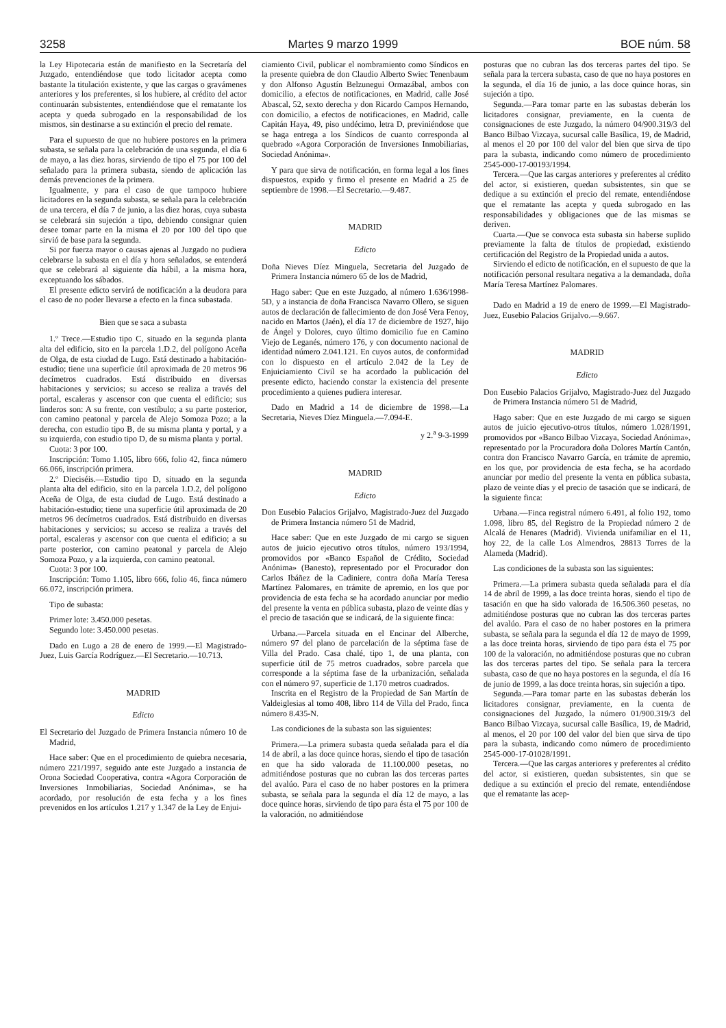3258 Martes 9 marzo 1999 BOE núm. 58
la Ley Hipotecaria están de manifiesto en la Secretaría del Juzgado, entendiéndose que todo licitador acepta como bastante la titulación existente, y que las cargas o gravámenes anteriores y los preferentes, si los hubiere, al crédito del actor continuarán subsistentes, entendiéndose que el rematante los acepta y queda subrogado en la responsabilidad de los mismos, sin destinarse a su extinción el precio del remate.
Para el supuesto de que no hubiere postores en la primera subasta, se señala para la celebración de una segunda, el día 6 de mayo, a las diez horas, sirviendo de tipo el 75 por 100 del señalado para la primera subasta, siendo de aplicación las demás prevenciones de la primera.
Igualmente, y para el caso de que tampoco hubiere licitadores en la segunda subasta, se señala para la celebración de una tercera, el día 7 de junio, a las diez horas, cuya subasta se celebrará sin sujeción a tipo, debiendo consignar quien desee tomar parte en la misma el 20 por 100 del tipo que sirvió de base para la segunda.
Si por fuerza mayor o causas ajenas al Juzgado no pudiera celebrarse la subasta en el día y hora señalados, se entenderá que se celebrará al siguiente día hábil, a la misma hora, exceptuando los sábados.
El presente edicto servirá de notificación a la deudora para el caso de no poder llevarse a efecto en la finca subastada.
Bien que se saca a subasta
1.º Trece.—Estudio tipo C, situado en la segunda planta alta del edificio, sito en la parcela 1.D.2, del polígono Aceña de Olga, de esta ciudad de Lugo. Está destinado a habitación-estudio; tiene una superficie útil aproximada de 20 metros 96 decímetros cuadrados. Está distribuido en diversas habitaciones y servicios; su acceso se realiza a través del portal, escaleras y ascensor con que cuenta el edificio; sus linderos son: A su frente, con vestíbulo; a su parte posterior, con camino peatonal y parcela de Alejo Somoza Pozo; a la derecha, con estudio tipo B, de su misma planta y portal, y a su izquierda, con estudio tipo D, de su misma planta y portal.
Cuota: 3 por 100.
Inscripción: Tomo 1.105, libro 666, folio 42, finca número 66.066, inscripción primera.
2.º Dieciséis.—Estudio tipo D, situado en la segunda planta alta del edificio, sito en la parcela 1.D.2, del polígono Aceña de Olga, de esta ciudad de Lugo. Está destinado a habitación-estudio; tiene una superficie útil aproximada de 20 metros 96 decímetros cuadrados. Está distribuido en diversas habitaciones y servicios; su acceso se realiza a través del portal, escaleras y ascensor con que cuenta el edificio; a su parte posterior, con camino peatonal y parcela de Alejo Somoza Pozo, y a la izquierda, con camino peatonal.
Cuota: 3 por 100.
Inscripción: Tomo 1.105, libro 666, folio 46, finca número 66.072, inscripción primera.
Tipo de subasta:
Primer lote: 3.450.000 pesetas.
Segundo lote: 3.450.000 pesetas.
Dado en Lugo a 28 de enero de 1999.—El Magistrado-Juez, Luis García Rodríguez.—El Secretario.—10.713.
MADRID
Edicto
El Secretario del Juzgado de Primera Instancia número 10 de Madrid,
Hace saber: Que en el procedimiento de quiebra necesaria, número 221/1997, seguido ante este Juzgado a instancia de Orona Sociedad Cooperativa, contra «Agora Corporación de Inversiones Inmobiliarias, Sociedad Anónima», se ha acordado, por resolución de esta fecha y a los fines prevenidos en los artículos 1.217 y 1.347 de la Ley de Enjui-
ciamiento Civil, publicar el nombramiento como Síndicos en la presente quiebra de don Claudio Alberto Swiec Tenenbaum y don Alfonso Agustín Belzunegui Ormazábal, ambos con domicilio, a efectos de notificaciones, en Madrid, calle José Abascal, 52, sexto derecha y don Ricardo Campos Hernando, con domicilio, a efectos de notificaciones, en Madrid, calle Capitán Haya, 49, piso undécimo, letra D, previniéndose que se haga entrega a los Síndicos de cuanto corresponda al quebrado «Agora Corporación de Inversiones Inmobiliarias, Sociedad Anónima».
Y para que sirva de notificación, en forma legal a los fines dispuestos, expido y firmo el presente en Madrid a 25 de septiembre de 1998.—El Secretario.—9.487.
MADRID
Edicto
Doña Nieves Díez Minguela, Secretaria del Juzgado de Primera Instancia número 65 de los de Madrid,
Hago saber: Que en este Juzgado, al número 1.636/1998-5D, y a instancia de doña Francisca Navarro Ollero, se siguen autos de declaración de fallecimiento de don José Vera Fenoy, nacido en Martos (Jaén), el día 17 de diciembre de 1927, hijo de Ángel y Dolores, cuyo último domicilio fue en Camino Viejo de Leganés, número 176, y con documento nacional de identidad número 2.041.121. En cuyos autos, de conformidad con lo dispuesto en el artículo 2.042 de la Ley de Enjuiciamiento Civil se ha acordado la publicación del presente edicto, haciendo constar la existencia del presente procedimiento a quienes pudiera interesar.
Dado en Madrid a 14 de diciembre de 1998.—La Secretaria, Nieves Díez Minguela.—7.094-E.
y 2.<sup>a</sup> 9-3-1999
MADRID
Edicto
Don Eusebio Palacios Grijalvo, Magistrado-Juez del Juzgado de Primera Instancia número 51 de Madrid,
Hace saber: Que en este Juzgado de mi cargo se siguen autos de juicio ejecutivo otros títulos, número 193/1994, promovidos por «Banco Español de Crédito, Sociedad Anónima» (Banesto), representado por el Procurador don Carlos Ibáñez de la Cadiniere, contra doña María Teresa Martínez Palomares, en trámite de apremio, en los que por providencia de esta fecha se ha acordado anunciar por medio del presente la venta en pública subasta, plazo de veinte días y el precio de tasación que se indicará, de la siguiente finca:
Urbana.—Parcela situada en el Encinar del Alberche, número 97 del plano de parcelación de la séptima fase de Villa del Prado. Casa chalé, tipo 1, de una planta, con superficie útil de 75 metros cuadrados, sobre parcela que corresponde a la séptima fase de la urbanización, señalada con el número 97, superficie de 1.170 metros cuadrados.
Inscrita en el Registro de la Propiedad de San Martín de Valdeiglesias al tomo 408, libro 114 de Villa del Prado, finca número 8.435-N.
Las condiciones de la subasta son las siguientes:
Primera.—La primera subasta queda señalada para el día 14 de abril, a las doce quince horas, siendo el tipo de tasación en que ha sido valorada de 11.100.000 pesetas, no admitiéndose posturas que no cubran las dos terceras partes del avalúo. Para el caso de no haber postores en la primera subasta, se señala para la segunda el día 12 de mayo, a las doce quince horas, sirviendo de tipo para ésta el 75 por 100 de la valoración, no admitiéndose
posturas que no cubran las dos terceras partes del tipo. Se señala para la tercera subasta, caso de que no haya postores en la segunda, el día 16 de junio, a las doce quince horas, sin sujeción a tipo.
Segunda.—Para tomar parte en las subastas deberán los licitadores consignar, previamente, en la cuenta de consignaciones de este Juzgado, la número 04/900.319/3 del Banco Bilbao Vizcaya, sucursal calle Basílica, 19, de Madrid, al menos el 20 por 100 del valor del bien que sirva de tipo para la subasta, indicando como número de procedimiento 2545-000-17-00193/1994.
Tercera.—Que las cargas anteriores y preferentes al crédito del actor, si existieren, quedan subsistentes, sin que se dedique a su extinción el precio del remate, entendiéndose que el rematante las acepta y queda subrogado en las responsabilidades y obligaciones que de las mismas se deriven.
Cuarta.—Que se convoca esta subasta sin haberse suplido previamente la falta de títulos de propiedad, existiendo certificación del Registro de la Propiedad unida a autos.
Sirviendo el edicto de notificación, en el supuesto de que la notificación personal resultara negativa a la demandada, doña María Teresa Martínez Palomares.
Dado en Madrid a 19 de enero de 1999.—El Magistrado-Juez, Eusebio Palacios Grijalvo.—9.667.
MADRID
Edicto
Don Eusebio Palacios Grijalvo, Magistrado-Juez del Juzgado de Primera Instancia número 51 de Madrid,
Hago saber: Que en este Juzgado de mi cargo se siguen autos de juicio ejecutivo-otros títulos, número 1.028/1991, promovidos por «Banco Bilbao Vizcaya, Sociedad Anónima», representado por la Procuradora doña Dolores Martín Cantón, contra don Francisco Navarro García, en trámite de apremio, en los que, por providencia de esta fecha, se ha acordado anunciar por medio del presente la venta en pública subasta, plazo de veinte días y el precio de tasación que se indicará, de la siguiente finca:
Urbana.—Finca registral número 6.491, al folio 192, tomo 1.098, libro 85, del Registro de la Propiedad número 2 de Alcalá de Henares (Madrid). Vivienda unifamiliar en el 11, hoy 22, de la calle Los Almendros, 28813 Torres de la Alameda (Madrid).
Las condiciones de la subasta son las siguientes:
Primera.—La primera subasta queda señalada para el día 14 de abril de 1999, a las doce treinta horas, siendo el tipo de tasación en que ha sido valorada de 16.506.360 pesetas, no admitiéndose posturas que no cubran las dos terceras partes del avalúo. Para el caso de no haber postores en la primera subasta, se señala para la segunda el día 12 de mayo de 1999, a las doce treinta horas, sirviendo de tipo para ésta el 75 por 100 de la valoración, no admitiéndose posturas que no cubran las dos terceras partes del tipo. Se señala para la tercera subasta, caso de que no haya postores en la segunda, el día 16 de junio de 1999, a las doce treinta horas, sin sujeción a tipo.
Segunda.—Para tomar parte en las subastas deberán los licitadores consignar, previamente, en la cuenta de consignaciones del Juzgado, la número 01/900.319/3 del Banco Bilbao Vizcaya, sucursal calle Basílica, 19, de Madrid, al menos, el 20 por 100 del valor del bien que sirva de tipo para la subasta, indicando como número de procedimiento 2545-000-17-01028/1991.
Tercera.—Que las cargas anteriores y preferentes al crédito del actor, si existieren, quedan subsistentes, sin que se dedique a su extinción el precio del remate, entendiéndose que el rematante las acep-